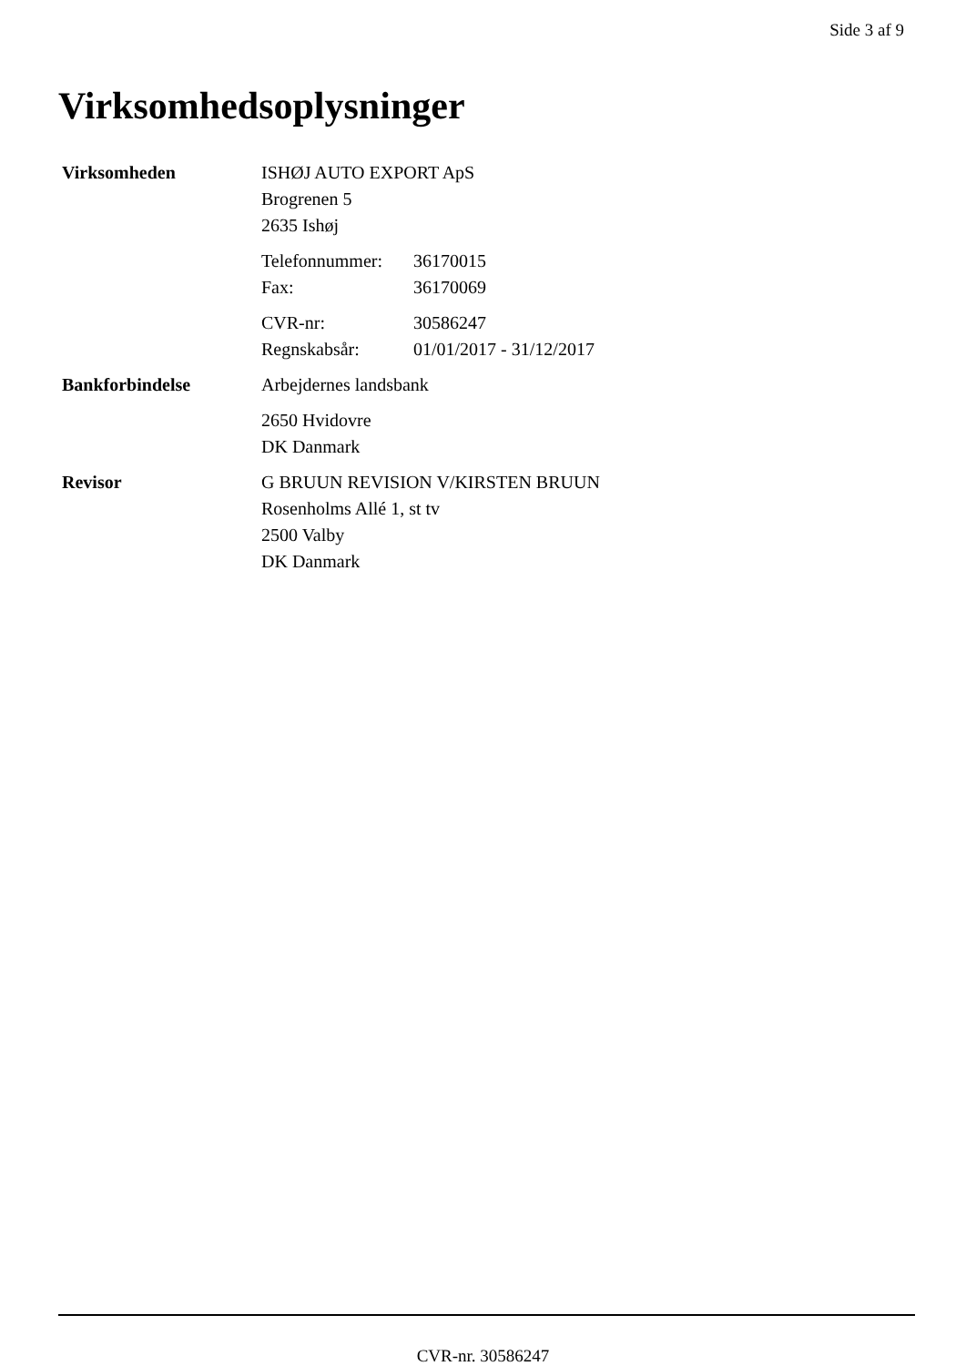Side 3 af 9
Virksomhedsoplysninger
Virksomheden ISHØJ AUTO EXPORT ApS
Brogrenen 5
2635 Ishøj
Telefonnummer: 36170015
Fax: 36170069
CVR-nr: 30586247
Regnskabsår: 01/01/2017 - 31/12/2017
Bankforbindelse Arbejdernes landsbank
2650 Hvidovre
DK Danmark
Revisor G BRUUN REVISION V/KIRSTEN BRUUN
Rosenholms Allé 1, st tv
2500 Valby
DK Danmark
CVR-nr. 30586247